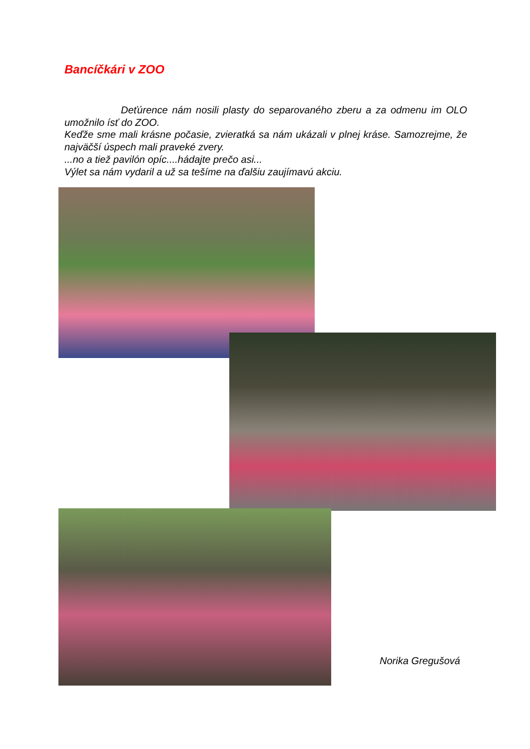Bancíčkári v ZOO
Deťúrence nám nosili plasty do separovaného zberu a za odmenu im OLO umožnilo ísť do ZOO.
Keďže sme mali krásne počasie, zvieratká sa nám ukázali v plnej kráse. Samozrejme, že najväčší úspech mali praveké zvery.
...no a tiež pavilón opíc....hádajte prečo asi...
Výlet sa nám vydaril a už sa tešíme na ďalšiu zaujímavú akciu.
Norika Gregušová